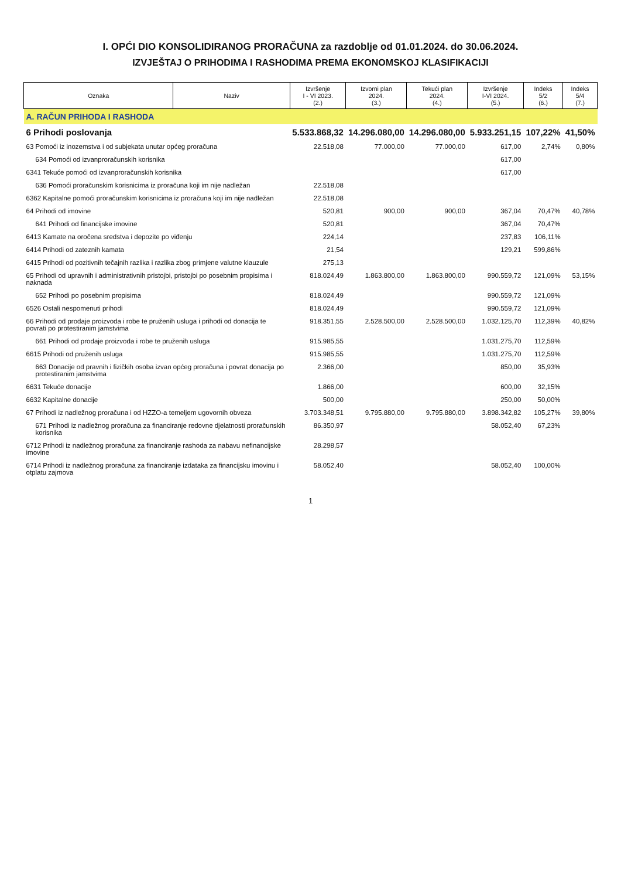I. OPĆI DIO KONSOLIDIRANOG PRORAČUNA za razdoblje od 01.01.2024. do 30.06.2024.
IZVJEŠTAJ O PRIHODIMA I RASHODIMA PREMA EKONOMSKOJ KLASIFIKACIJI
| Oznaka | Naziv | Izvršenje I - VI 2023. (2.) | Izvorni plan 2024. (3.) | Tekući plan 2024. (4.) | Izvršenje I-VI 2024. (5.) | Indeks 5/2 (6.) | Indeks 5/4 (7.) |
| --- | --- | --- | --- | --- | --- | --- | --- |
| A. RAČUN PRIHODA I RASHODA | | | | | | | |
| 6 Prihodi poslovanja | | 5.533.868,32 | 14.296.080,00 | 14.296.080,00 | 5.933.251,15 | 107,22% | 41,50% |
| 63 Pomoći iz inozemstva i od subjekata unutar općeg proračuna | | 22.518,08 | 77.000,00 | 77.000,00 | 617,00 | 2,74% | 0,80% |
| 634 Pomoći od izvanproračunskih korisnika | | | | | 617,00 | | |
| 6341 Tekuće pomoći od izvanproračunskih korisnika | | | | | 617,00 | | |
| 636 Pomoći proračunskim korisnicima iz proračuna koji im nije nadležan | | 22.518,08 | | | | | |
| 6362 Kapitalne pomoći proračunskim korisnicima iz proračuna koji im nije nadležan | | 22.518,08 | | | | | |
| 64 Prihodi od imovine | | 520,81 | 900,00 | 900,00 | 367,04 | 70,47% | 40,78% |
| 641 Prihodi od financijske imovine | | 520,81 | | | 367,04 | 70,47% | |
| 6413 Kamate na oročena sredstva i depozite po viđenju | | 224,14 | | | 237,83 | 106,11% | |
| 6414 Prihodi od zateznih kamata | | 21,54 | | | 129,21 | 599,86% | |
| 6415 Prihodi od pozitivnih tečajnih razlika i razlika zbog primjene valutne klauzule | | 275,13 | | | | | |
| 65 Prihodi od upravnih i administrativnih pristojbi, pristojbi po posebnim propisima i naknada | | 818.024,49 | 1.863.800,00 | 1.863.800,00 | 990.559,72 | 121,09% | 53,15% |
| 652 Prihodi po posebnim propisima | | 818.024,49 | | | 990.559,72 | 121,09% | |
| 6526 Ostali nespomenuti prihodi | | 818.024,49 | | | 990.559,72 | 121,09% | |
| 66 Prihodi od prodaje proizvoda i robe te pruženih usluga i prihodi od donacija te povrati po protestiranim jamstvima | | 918.351,55 | 2.528.500,00 | 2.528.500,00 | 1.032.125,70 | 112,39% | 40,82% |
| 661 Prihodi od prodaje proizvoda i robe te pruženih usluga | | 915.985,55 | | | 1.031.275,70 | 112,59% | |
| 6615 Prihodi od pruženih usluga | | 915.985,55 | | | 1.031.275,70 | 112,59% | |
| 663 Donacije od pravnih i fizičkih osoba izvan općeg proračuna i povrat donacija po protestiranim jamstvima | | 2.366,00 | | | 850,00 | 35,93% | |
| 6631 Tekuće donacije | | 1.866,00 | | | 600,00 | 32,15% | |
| 6632 Kapitalne donacije | | 500,00 | | | 250,00 | 50,00% | |
| 67 Prihodi iz nadležnog proračuna i od HZZO-a temeljem ugovornih obveza | | 3.703.348,51 | 9.795.880,00 | 9.795.880,00 | 3.898.342,82 | 105,27% | 39,80% |
| 671 Prihodi iz nadležnog proračuna za financiranje redovne djelatnosti proračunskih korisnika | | 86.350,97 | | | 58.052,40 | 67,23% | |
| 6712 Prihodi iz nadležnog proračuna za financiranje rashoda za nabavu nefinancijske imovine | | 28.298,57 | | | | | |
| 6714 Prihodi iz nadležnog proračuna za financiranje izdataka za financijsku imovinu i otplatu zajmova | | 58.052,40 | | | 58.052,40 | 100,00% | |
1